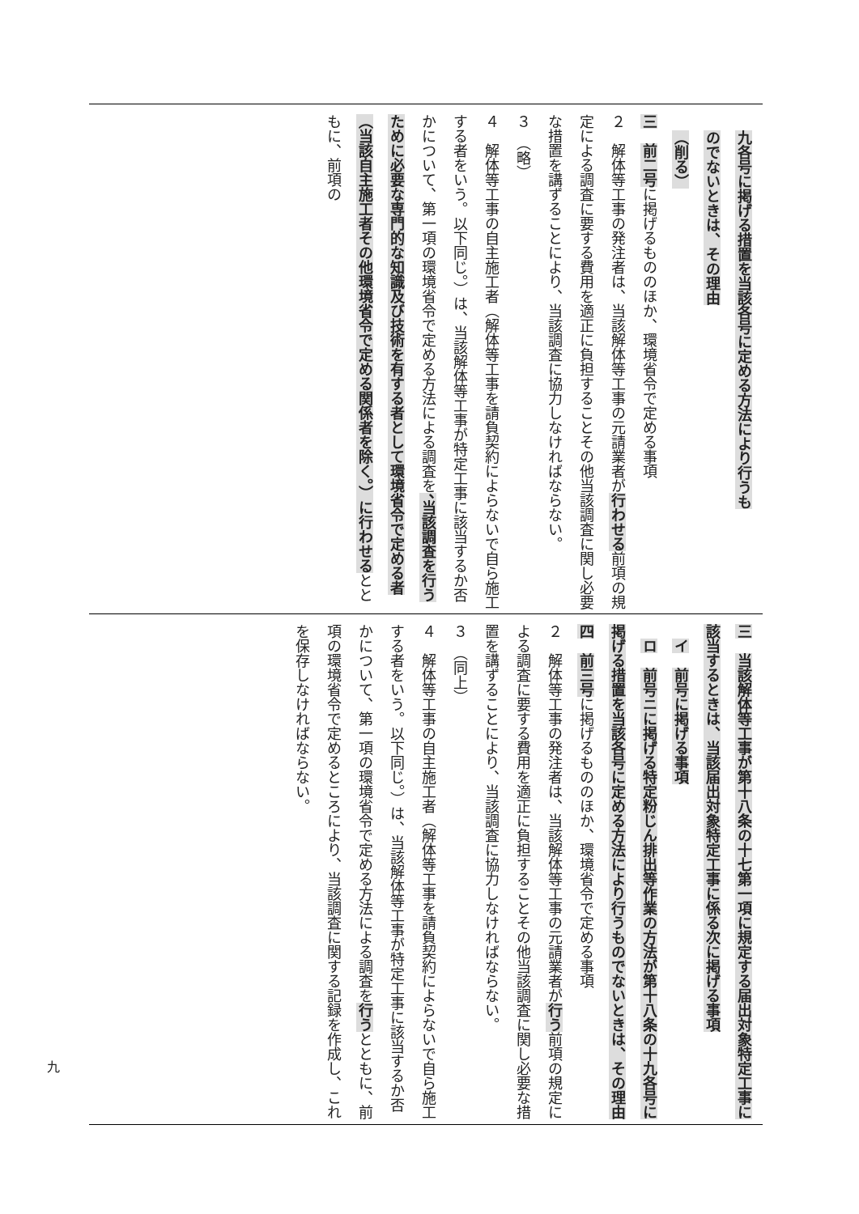九各号に掲げる措置を当該各号に定める方法により行うも
のでないときは、その理由
（削る）
三　前二号に掲げるもののほか、環境省令で定める事項
２　解体等工事の発注者は、当該解体等工事の元請業者が行わせる前項の規定による調査に要する費用を適正に負担することその他当該調査に関し必要な措置を講ずることにより、当該調査に協力しなければならない。
３　（略）
４　解体等工事の自主施工者（解体等工事を請負契約によらないで自ら施工する者をいう。以下同じ。）は、当該解体等工事が特定工事に該当するか否かについて、第一項の環境省令で定める方法による調査を、当該調査を行うために必要な専門的な知識及び技術を有する者として環境省令で定める者（当該自主施工者その他環境省令で定める関係者を除く。）に行わせるとともに、前項の
三　当該解体等工事が第十八条の十七第一項に規定する届出対象特定工事に該当するときは、当該届出対象特定工事に係る次に掲げる事項
　イ　前号に掲げる事項
　ロ　前号ニに掲げる特定粉じん排出等作業の方法が第十八条の十九各号に掲げる措置を当該各号に定める方法により行うものでないときは、その理由
四　前三号に掲げるもののほか、環境省令で定める事項
２　解体等工事の発注者は、当該解体等工事の元請業者が行う前項の規定による調査に要する費用を適正に負担することその他当該調査に関し必要な措置を講ずることにより、当該調査に協力しなければならない。
３　（同上）
４　解体等工事の自主施工者（解体等工事を請負契約によらないで自ら施工する者をいう。以下同じ。）は、当該解体等工事が特定工事に該当するか否かについて、第一項の環境省令で定める方法による調査を行うとともに、前項の環境省令で定めるところにより、当該調査に関する記録を作成し、これを保存しなければならない。
九